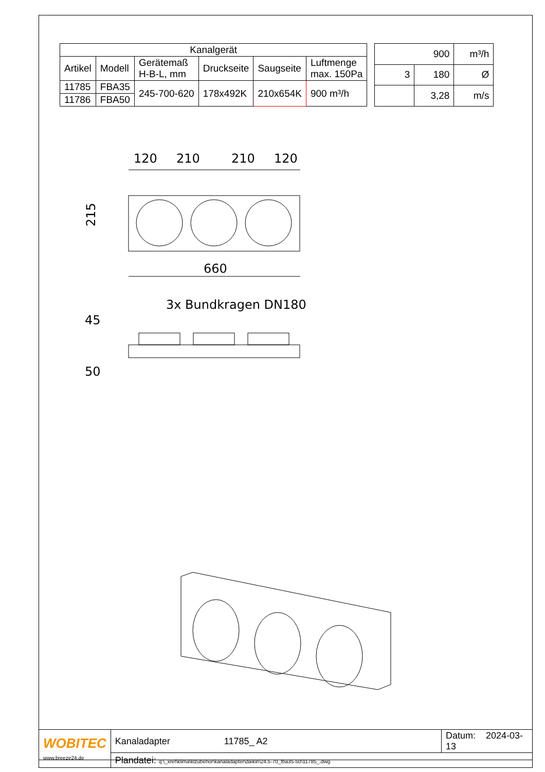| Kanalgerät | | | | | |
| --- | --- | --- | --- | --- | --- |
| Artikel | Modell | Gerätemaß H-B-L, mm | Druckseite | Saugseite | Luftmenge max. 150Pa |
| 11785 | FBA35 | 245-700-620 | 178x492K | 210x654K | 900 m³/h |
| 11786 | FBA50 | | | | |
| 900 | | m³/h |
| 3 | 180 | Ø |
| | 3,28 | m/s |
120
210
210
120
215
660
3x Bundkragen DN180
45
50
| WOBITEC www.breeze24.de | Kanaladapter 11785_ A2 | Datum: 2024-03-13 |
| | Plandatei: q:\_xref\klima\klzubehör\kanaladapter\daikin\24.5-70_fba35-50\11785_.dwg | |